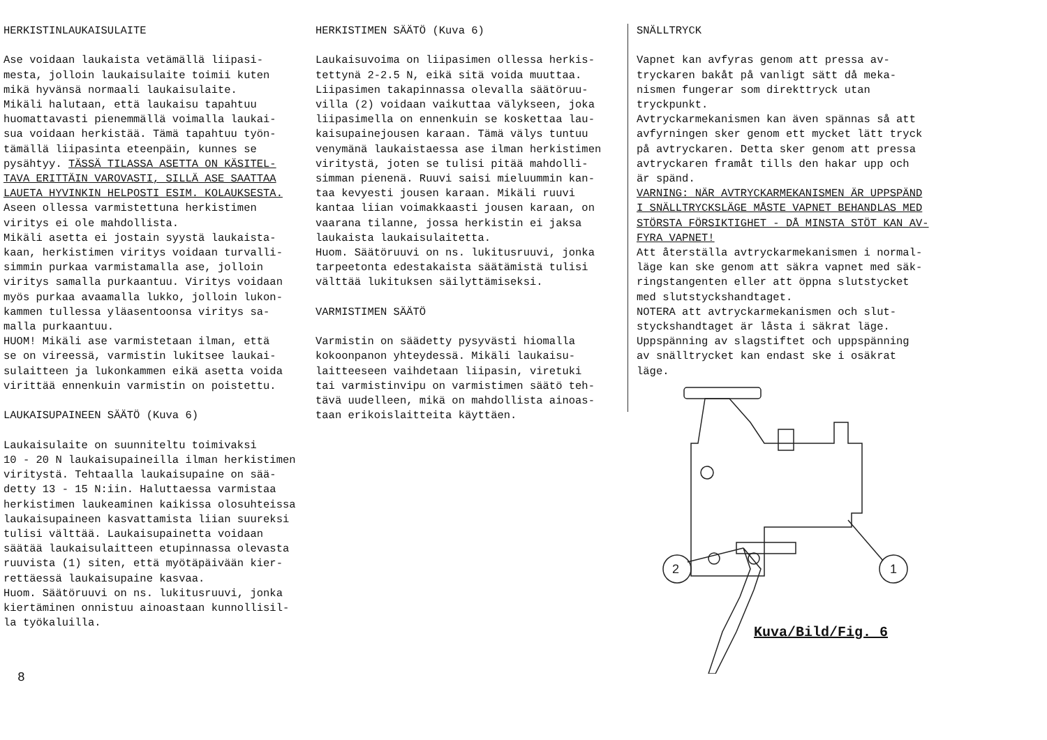HERKISTINLAUKAISULAITE Ase voidaan laukaista vetämällä liipasi- mesta, jolloin laukaisulaite toimii kuten mikä hyvänsä normaali laukaisulaite. Mikäli halutaan, että laukaisu tapahtuu huomattavasti pienemmällä voimalla laukai- sua voidaan herkistää. Tämä tapahtuu työn- tämällä liipasinta eteenpäin, kunnes se pysähtyy. TÄSSÄ TILASSA ASETTA ON KÄSITEL- TAVA ERITTÄIN VAROVASTI, SILLÄ ASE SAATTAA LAUETA HYVINKIN HELPOSTI ESIM. KOLAUKSESTA. Aseen ollessa varmistettuna herkistimen viritys ei ole mahdollista. Mikäli asetta ei jostain syystä laukaista- kaan, herkistimen viritys voidaan turvalli- simmin purkaa varmistamalla ase, jolloin viritys samalla purkaantuu. Viritys voidaan myös purkaa avaamalla lukko, jolloin lukon- kammen tullessa yläasentoonsa viritys sa- malla purkaantuu. HUOM! Mikäli ase varmistetaan ilman, että se on vireessä, varmistin lukitsee laukai- sulaitteen ja lukonkammen eikä asetta voida virittää ennenkuin varmistin on poistettu. LAUKAISUPAINEEN SÄÄTÖ (Kuva 6) Laukaisulaite on suunniteltu toimivaksi 10 - 20 N laukaisupaineilla ilman herkistimen viritystä. Tehtaalla laukaisupaine on sää- detty 13 - 15 N:iin. Haluttaessa varmistaa herkistimen laukeaminen kaikissa olosuhteissa laukaisupaineen kasvattamista liian suureksi tulisi välttää. Laukaisupainetta voidaan säätää laukaisulaitteen etupinnassa olevasta ruuvista (1) siten, että myötäpäivään kier- rettäessä laukaisupaine kasvaa. Huom. Säätöruuvi on ns. lukitusruuvi, jonka kiertäminen onnistuu ainoastaan kunnollisil- la työkaluilla.
HERKISTIMEN SÄÄTÖ (Kuva 6) Laukaisuvoima on liipasimen ollessa herkis- tettynä 2-2.5 N, eikä sitä voida muuttaa. Liipasimen takapinnassa olevalla säätöruu- villa (2) voidaan vaikuttaa välykseen, joka liipasimella on ennenkuin se koskettaa lau- kaisupainejousen karaan. Tämä välys tuntuu venymänä laukaistaessa ase ilman herkistimen viritystä, joten se tulisi pitää mahdolli- simman pienenä. Ruuvi saisi mieluummin kan- taa kevyesti jousen karaan. Mikäli ruuvi kantaa liian voimakkaasti jousen karaan, on vaarana tilanne, jossa herkistin ei jaksa laukaista laukaisulaitetta. Huom. Säätöruuvi on ns. lukitusruuvi, jonka tarpeetonta edestakaista säätämistä tulisi välttää lukituksen säilyttämiseksi. VARMISTIMEN SÄÄTÖ Varmistin on säädetty pysyvästi hiomalla kokoonpanon yhteydessä. Mikäli laukaisu- laitteeseen vaihdetaan liipasin, viretuki tai varmistinvipu on varmistimen säätö teh- tävä uudelleen, mikä on mahdollista ainoas- taan erikoislaitteita käyttäen.
SNÄLLTRYCK Vapnet kan avfyras genom att pressa av- tryckaren bakåt på vanligt sätt då meka- nismen fungerar som direkttryck utan tryckpunkt. Avtryckarmekanismen kan även spännas så att avfyrningen sker genom ett mycket lätt tryck på avtryckaren. Detta sker genom att pressa avtryckaren framåt tills den hakar upp och är spänd. VARNING: NÄR AVTRYCKARMEKANISMEN ÄR UPPSPÄND I SNÄLLTRYCKSLÄGE MÅSTE VAPNET BEHANDLAS MED STÖRSTA FÖRSIKTIGHET - DÅ MINSTA STÖT KAN AV- FYRA VAPNET! Att återställa avtryckarmekanismen i normal- läge kan ske genom att säkra vapnet med säk- ringstangenten eller att öppna slutstycket med slutstyckshandtaget. NOTERA att avtryckarmekanismen och slut- styckshandtaget är låsta i säkrat läge. Uppspänning av slagstiftet och uppspänning av snälltrycket kan endast ske i osäkrat läge.
2
1
Kuva/Bild/Fig. 6
8